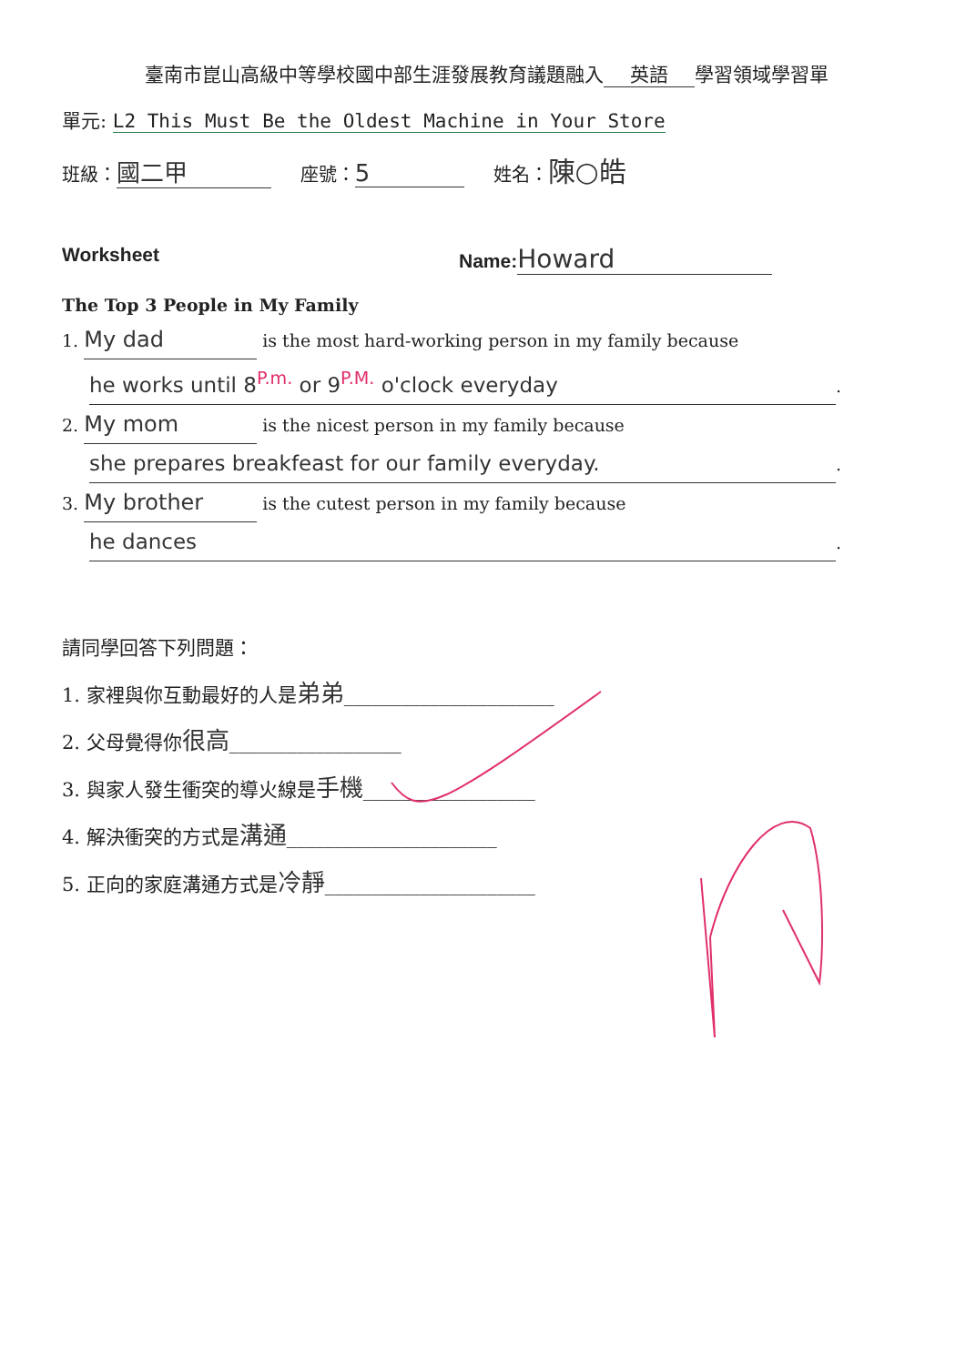臺南市崑山高級中等學校國中部生涯發展教育議題融入 英語 學習領域學習單
單元: L2 This Must Be the Oldest Machine in Your Store
班級： 國二甲 座號： 5 姓名：陳○皓
Worksheet Name: Howard
The Top 3 People in My Family
1. My dad is the most hard-working person in my family because
he works until 8<sup>P.m.</sup> or 9<sup>P.M.</sup> o'clock everyday.
2. My mom is the nicest person in my family because
she prepares breakfeast for our family everyday..
3. My brother is the cutest person in my family because
he dances.
請同學回答下列問題：
1. 家裡與你互動最好的人是弟弟______________________
2. 父母覺得你很高__________________
3. 與家人發生衝突的導火線是手機__________________
4. 解決衝突的方式是溝通______________________
5. 正向的家庭溝通方式是冷靜______________________